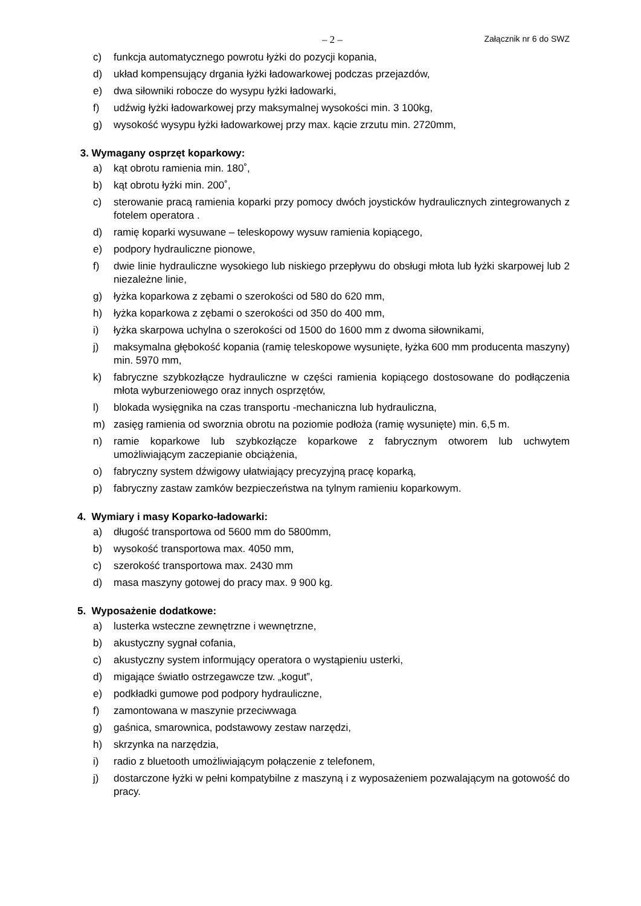– 2 – Załącznik nr 6 do SWZ
c) funkcja automatycznego powrotu łyżki do pozycji kopania,
d) układ kompensujący drgania łyżki ładowarkowej podczas przejazdów,
e) dwa siłowniki robocze do wysypu łyżki ładowarki,
f) udźwig łyżki ładowarkowej przy maksymalnej wysokości min. 3 100kg,
g) wysokość wysypu łyżki ładowarkowej przy max. kącie zrzutu min. 2720mm,
3. Wymagany osprzęt koparkowy:
a) kąt obrotu ramienia min. 180˚,
b) kąt obrotu łyżki min. 200˚,
c) sterowanie pracą ramienia koparki przy pomocy dwóch joysticków hydraulicznych zintegrowanych z fotelem operatora .
d) ramię koparki wysuwane – teleskopowy wysuw ramienia kopiącego,
e) podpory hydrauliczne pionowe,
f) dwie linie hydrauliczne wysokiego lub niskiego przepływu do obsługi młota lub łyżki skarpowej lub 2 niezależne linie,
g) łyżka koparkowa z zębami o szerokości od 580 do 620 mm,
h) łyżka koparkowa z zębami o szerokości od 350 do 400 mm,
i) łyżka skarpowa uchylna o szerokości od 1500 do 1600 mm z dwoma siłownikami,
j) maksymalna głębokość kopania (ramię teleskopowe wysunięte, łyżka 600 mm producenta maszyny) min. 5970 mm,
k) fabryczne szybkozłącze hydrauliczne w części ramienia kopiącego dostosowane do podłączenia młota wyburzeniowego oraz innych osprzętów,
l) blokada wysięgnika na czas transportu -mechaniczna lub hydrauliczna,
m) zasięg ramienia od sworznia obrotu na poziomie podłoża (ramię wysunięte) min. 6,5 m.
n) ramie koparkowe lub szybkozłącze koparkowe z fabrycznym otworem lub uchwytem umożliwiającym zaczepianie obciążenia,
o) fabryczny system dźwigowy ułatwiający precyzyjną pracę koparką,
p) fabryczny zastaw zamków bezpieczeństwa na tylnym ramieniu koparkowym.
4. Wymiary i masy Koparko-ładowarki:
a) długość transportowa od 5600 mm do 5800mm,
b) wysokość transportowa max. 4050 mm,
c) szerokość transportowa max. 2430 mm
d) masa maszyny gotowej do pracy max. 9 900 kg.
5. Wyposażenie dodatkowe:
a) lusterka wsteczne zewnętrzne i wewnętrzne,
b) akustyczny sygnał cofania,
c) akustyczny system informujący operatora o wystąpieniu usterki,
d) migające światło ostrzegawcze tzw. „kogut”,
e) podkładki gumowe pod podpory hydrauliczne,
f) zamontowana w maszynie przeciwwaga
g) gaśnica, smarownica, podstawowy zestaw narzędzi,
h) skrzynka na narzędzia,
i) radio z bluetooth umożliwiającym połączenie z telefonem,
j) dostarczone łyżki w pełni kompatybilne z maszyną i z wyposażeniem pozwalającym na gotowość do pracy.